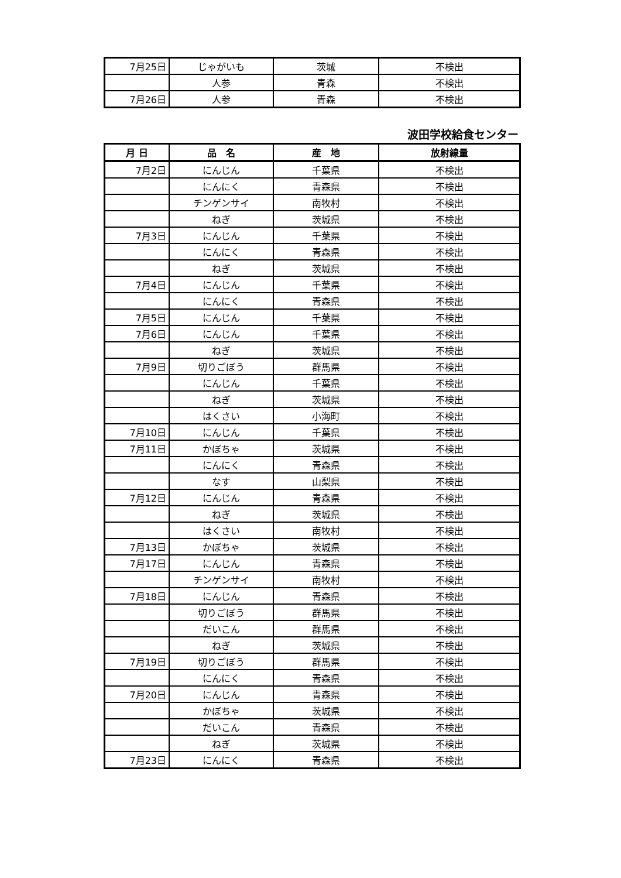| 7月25日 | じゃがいも | 茨城 | 不検出 |
| | 人参 | 青森 | 不検出 |
| 7月26日 | 人参 | 青森 | 不検出 |
波田学校給食センター
| 月 日 | 品 名 | 産 地 | 放射線量 |
| --- | --- | --- | --- |
| 7月2日 | にんじん | 千葉県 | 不検出 |
| | にんにく | 青森県 | 不検出 |
| | チンゲンサイ | 南牧村 | 不検出 |
| | ねぎ | 茨城県 | 不検出 |
| 7月3日 | にんじん | 千葉県 | 不検出 |
| | にんにく | 青森県 | 不検出 |
| | ねぎ | 茨城県 | 不検出 |
| 7月4日 | にんじん | 千葉県 | 不検出 |
| | にんにく | 青森県 | 不検出 |
| 7月5日 | にんじん | 千葉県 | 不検出 |
| 7月6日 | にんじん | 千葉県 | 不検出 |
| | ねぎ | 茨城県 | 不検出 |
| 7月9日 | 切りごぼう | 群馬県 | 不検出 |
| | にんじん | 千葉県 | 不検出 |
| | ねぎ | 茨城県 | 不検出 |
| | はくさい | 小海町 | 不検出 |
| 7月10日 | にんじん | 千葉県 | 不検出 |
| 7月11日 | かぼちゃ | 茨城県 | 不検出 |
| | にんにく | 青森県 | 不検出 |
| | なす | 山梨県 | 不検出 |
| 7月12日 | にんじん | 青森県 | 不検出 |
| | ねぎ | 茨城県 | 不検出 |
| | はくさい | 南牧村 | 不検出 |
| 7月13日 | かぼちゃ | 茨城県 | 不検出 |
| 7月17日 | にんじん | 青森県 | 不検出 |
| | チンゲンサイ | 南牧村 | 不検出 |
| 7月18日 | にんじん | 青森県 | 不検出 |
| | 切りごぼう | 群馬県 | 不検出 |
| | だいこん | 群馬県 | 不検出 |
| | ねぎ | 茨城県 | 不検出 |
| 7月19日 | 切りごぼう | 群馬県 | 不検出 |
| | にんにく | 青森県 | 不検出 |
| 7月20日 | にんじん | 青森県 | 不検出 |
| | かぼちゃ | 茨城県 | 不検出 |
| | だいこん | 青森県 | 不検出 |
| | ねぎ | 茨城県 | 不検出 |
| 7月23日 | にんにく | 青森県 | 不検出 |